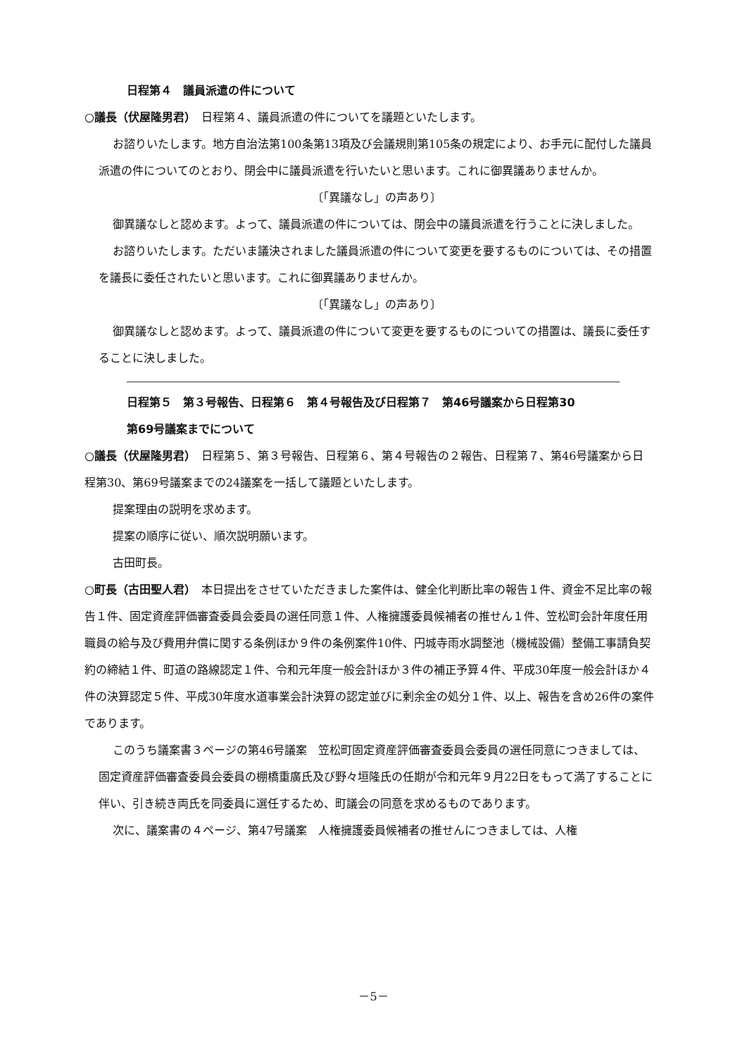日程第４　議員派遣の件について
○議長（伏屋隆男君）　日程第４、議員派遣の件についてを議題といたします。
お諮りいたします。地方自治法第100条第13項及び会議規則第105条の規定により、お手元に配付した議員派遣の件についてのとおり、閉会中に議員派遣を行いたいと思います。これに御異議ありませんか。
〔「異議なし」の声あり〕
御異議なしと認めます。よって、議員派遣の件については、閉会中の議員派遣を行うことに決しました。
お諮りいたします。ただいま議決されました議員派遣の件について変更を要するものについては、その措置を議長に委任されたいと思います。これに御異議ありませんか。
〔「異議なし」の声あり〕
御異議なしと認めます。よって、議員派遣の件について変更を要するものについての措置は、議長に委任することに決しました。
日程第５　第３号報告、日程第６　第４号報告及び日程第７　第46号議案から日程第30
第69号議案までについて
○議長（伏屋隆男君）　日程第５、第３号報告、日程第６、第４号報告の２報告、日程第７、第46号議案から日程第30、第69号議案までの24議案を一括して議題といたします。
提案理由の説明を求めます。
提案の順序に従い、順次説明願います。
古田町長。
○町長（古田聖人君）　本日提出をさせていただきました案件は、健全化判断比率の報告１件、資金不足比率の報告１件、固定資産評価審査委員会委員の選任同意１件、人権擁護委員候補者の推せん１件、笠松町会計年度任用職員の給与及び費用弁償に関する条例ほか９件の条例案件10件、円城寺雨水調整池（機械設備）整備工事請負契約の締結１件、町道の路線認定１件、令和元年度一般会計ほか３件の補正予算４件、平成30年度一般会計ほか４件の決算認定５件、平成30年度水道事業会計決算の認定並びに剰余金の処分１件、以上、報告を含め26件の案件であります。
このうち議案書３ページの第46号議案　笠松町固定資産評価審査委員会委員の選任同意につきましては、固定資産評価審査委員会委員の棚橋重廣氏及び野々垣隆氏の任期が令和元年９月22日をもって満了することに伴い、引き続き両氏を同委員に選任するため、町議会の同意を求めるものであります。
次に、議案書の４ページ、第47号議案　人権擁護委員候補者の推せんにつきましては、人権
－5－